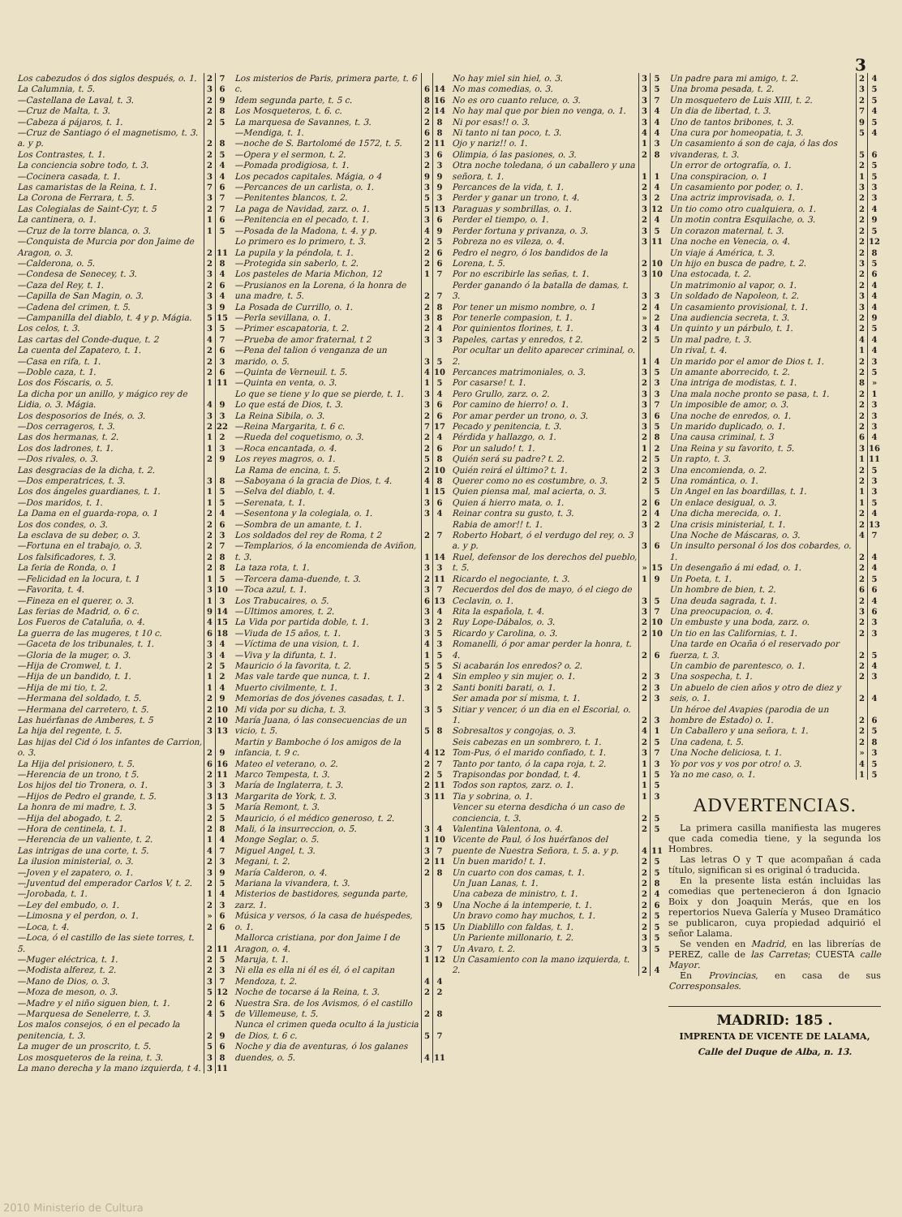3
| Los cabezudos ó dos siglos después, o. 1. | 2 | 7 |
| La Calumnia, t. 5. | 3 | 6 |
| —Castellana de Laval, t. 3. | 2 | 9 |
| —Cruz de Malta, t. 3. | 2 | 8 |
| —Cabeza á pájaros, t. 1. | 2 | 5 |
| —Cruz de Santiago ó el magnetismo, t. 3. a. y p. | 2 | 8 |
| Los Contrastes, t. 1. | 2 | 5 |
| La conciencia sobre todo, t. 3. | 2 | 4 |
| —Cocinera casada, t. 1. | 3 | 4 |
| Las camaristas de la Reina, t. 1. | 7 | 6 |
| La Corona de Ferrara, t. 5. | 3 | 7 |
| Las Colegialas de Saint-Cyr, t. 5 | 2 | 7 |
| La cantinera, o. 1. | 1 | 6 |
| —Cruz de la torre blanca, o. 3. | 1 | 5 |
| —Conquista de Murcia por don Jaime de Aragon, o. 3. | 2 | 11 |
| —Calderona, o. 5. | 2 | 8 |
| —Condesa de Senecey, t. 3. | 3 | 4 |
| —Caza del Rey, t. 1. | 2 | 6 |
| —Capilla de San Magin, o. 3. | 3 | 4 |
| —Cadena del crimen, t. 5. | 3 | 9 |
| —Campanilla del diablo, t. 4 y p. Mágia. | 5 | 15 |
| Los celos, t. 3. | 3 | 5 |
| Las cartas del Conde-duque, t. 2 | 4 | 7 |
| La cuenta del Zapatero, t. 1. | 2 | 6 |
| —Casa en rifa, t. 1. | 2 | 3 |
| —Doble caza, t. 1. | 2 | 6 |
| Los dos Fóscaris, o. 5. | 1 | 11 |
| La dicha por un anillo, y mágico rey de Lidia, o. 3. Mágia. | 4 | 9 |
| Los desposorios de Inés, o. 3. | 3 | 3 |
| —Dos cerrageros, t. 3. | 2 | 22 |
| Las dos hermanas, t. 2. | 1 | 2 |
| Los dos ladrones, t. 1. | 1 | 3 |
| —Dos rivales, o. 3. | 2 | 9 |
| Las desgracias de la dicha, t. 2. | | |
| —Dos emperatrices, t. 3. | 3 | 8 |
| Los dos ángeles guardianes, t. 1. | 1 | 5 |
| —Dos maridos, t. 1. | 1 | 5 |
| La Dama en el guarda-ropa, o. 1 | 2 | 4 |
| Los dos condes, o. 3. | 2 | 6 |
| La esclava de su deber, o. 3. | 2 | 3 |
| —Fortuna en el trabajo, o. 3. | 2 | 7 |
| Los falsificadores, t. 3. | 2 | 8 |
| La feria de Ronda, o. 1 | 2 | 8 |
| —Felicidad en la locura, t. 1 | 1 | 5 |
| —Favorita, t. 4. | 3 | 10 |
| —Fineza en el querer, o. 3. | 1 | 3 |
| Las ferias de Madrid, o. 6 c. | 9 | 14 |
| Los Fueros de Cataluña, o. 4. | 4 | 15 |
| La guerra de las mugeres, t 10 c. | 6 | 18 |
| —Gaceta de los tribunales, t. 1. | 3 | 4 |
| —Gloria de la muger, o. 3. | 3 | 4 |
| —Hija de Cromwel, t. 1. | 2 | 5 |
| —Hija de un bandido, t. 1. | 1 | 2 |
| —Hija de mi tio, t. 2. | 1 | 4 |
| —Hermana del soldado, t. 5. | 2 | 9 |
| —Hermana del carretero, t. 5. | 2 | 10 |
| Las huérfanas de Amberes, t. 5 | 2 | 10 |
| La hija del regente, t. 5. | 3 | 13 |
| Las hijas del Cid ó los infantes de Carrion, o. 3. | 2 | 9 |
| La Hija del prisionero, t. 5. | 6 | 16 |
| —Herencia de un trono, t 5. | 2 | 11 |
| Los hijos del tio Tronera, o. 1. | 3 | 3 |
| —Hijos de Pedro el grande, t. 5. | 3 | 13 |
| La honra de mi madre, t. 3. | 3 | 5 |
| —Hija del abogado, t. 2. | 2 | 5 |
| —Hora de centinela, t. 1. | 2 | 8 |
| —Herencia de un valiente, t. 2. | 1 | 4 |
| Las intrigas de una corte, t. 5. | 4 | 7 |
| La ilusion ministerial, o. 3. | 2 | 3 |
| —Joven y el zapatero, o. 1. | 3 | 9 |
| —Juventud del emperador Carlos V, t. 2. | 2 | 5 |
| —Jorobada, t. 1. | 1 | 4 |
| —Ley del embudo, o. 1. | 2 | 3 |
| —Limosna y el perdon, o. 1. | » | 6 |
| —Loca, t. 4. | 2 | 6 |
| —Loca, ó el castillo de las siete torres, t. 5. | 2 | 11 |
| —Muger eléctrica, t. 1. | 2 | 5 |
| —Modista alferez, t. 2. | 2 | 3 |
| —Mano de Dios, o. 3. | 3 | 7 |
| —Moza de meson, o. 3. | 5 | 12 |
| —Madre y el niño siguen bien, t. 1. | 2 | 6 |
| —Marquesa de Senelerre, t. 3. | 4 | 5 |
| Los malos consejos, ó en el pecado la penitencia, t. 3. | 2 | 9 |
| La muger de un proscrito, t. 5. | 5 | 6 |
| Los mosqueteros de la reina, t. 3. | 3 | 8 |
| La mano derecha y la mano izquierda, t 4. | 3 | 11 |
| Los misterios de Paris, primera parte, t. 6 c. | 6 | 14 |
| Idem segunda parte, t. 5 c. | 8 | 16 |
| Los Mosqueteros, t. 6. c. | 2 | 14 |
| La marquesa de Savannes, t. 3. | 2 | 8 |
| —Mendiga, t. 1. | 6 | 8 |
| —noche de S. Bartolomé de 1572, t. 5. | 2 | 11 |
| —Opera y el sermon, t. 2. | 3 | 6 |
| —Pomada prodigiosa, t. 1. | 2 | 3 |
| Los pecados capitales. Mágia, o 4 | 9 | 9 |
| —Percances de un carlista, o. 1. | 3 | 9 |
| —Penitentes blancos, t. 2. | 5 | 3 |
| La paga de Navidad, zarz. o. 1. | 5 | 13 |
| —Penitencia en el pecado, t. 1. | 3 | 6 |
| —Posada de la Madona, t. 4. y p. | 4 | 9 |
| Lo primero es lo primero, t. 3. | 2 | 5 |
| La pupila y la péndola, t. 1. | 2 | 6 |
| —Protegida sin saberlo, t. 2. | 2 | 6 |
| Los pasteles de Maria Michon, 12 | 1 | 7 |
| —Prusianos en la Lorena, ó la honra de una madre, t. 5. | 2 | 7 |
| La Posada de Currillo, o. 1. | 2 | 8 |
| —Perla sevillana, o. 1. | 3 | 8 |
| —Primer escapatoria, t. 2. | 2 | 4 |
| —Prueba de amor fraternal, t 2 | 3 | 3 |
| —Pena del talion ó venganza de un marido, o. 5. | 3 | 5 |
| —Quinta de Verneuil. t. 5. | 4 | 10 |
| —Quinta en venta, o. 3. | 1 | 5 |
| Lo que se tiene y lo que se pierde, t. 1. | 3 | 4 |
| Lo que está de Dios, t. 3. | 3 | 6 |
| La Reina Sibila, o. 3. | 2 | 6 |
| —Reina Margarita, t. 6 c. | 7 | 17 |
| —Rueda del coquetismo, o. 3. | 2 | 4 |
| —Roca encantada, o. 4. | 2 | 6 |
| Los reyes magros, o. 1. | 5 | 8 |
| La Rama de encina, t. 5. | 2 | 10 |
| —Saboyana ó la gracia de Dios, t. 4. | 4 | 8 |
| —Selva del diablo, t. 4. | 1 | 15 |
| —Serenata, t. 1. | 3 | 6 |
| —Sesentona y la colegiala, o. 1. | 3 | 4 |
| —Sombra de un amante, t. 1. | | |
| Los soldados del rey de Roma, t 2 | 2 | 7 |
| —Templarios, ó la encomienda de Aviñon, t. 3. | 1 | 14 |
| La taza rota, t. 1. | 3 | 3 |
| —Tercera dama-duende, t. 3. | 2 | 11 |
| —Toca azul, t. 1. | 3 | 7 |
| Los Trabucaires, o. 5. | 6 | 13 |
| —Ultimos amores, t. 2. | 3 | 4 |
| La Vida por partida doble, t. 1. | 3 | 2 |
| —Viuda de 15 años, t. 1. | 3 | 5 |
| —Víctima de una vision, t. 1. | 4 | 3 |
| —Viva y la difunta, t. 1. | 1 | 5 |
| Mauricio ó la favorita, t. 2. | 5 | 5 |
| Mas vale tarde que nunca, t. 1. | 2 | 4 |
| Muerto civilmente, t. 1. | 3 | 2 |
| Memorias de dos jóvenes casadas, t. 1. | | |
| Mi vida por su dicha, t. 3. | 3 | 5 |
| María Juana, ó las consecuencias de un vicio, t. 5. | 5 | 8 |
| Martin y Bamboche ó los amigos de la infancia, t. 9 c. | 4 | 12 |
| Mateo el veterano, o. 2. | 2 | 7 |
| Marco Tempesta, t. 3. | 2 | 5 |
| María de Inglaterra, t. 3. | 2 | 11 |
| Margarita de York, t. 3. | 3 | 11 |
| María Remont, t. 3. | | |
| Mauricio, ó el médico generoso, t. 2. | | |
| Mali, ó la insurreccion, o. 5. | 3 | 4 |
| Monge Seglar, o. 5. | 1 | 10 |
| Miguel Angel, t. 3. | 3 | 7 |
| Megani, t. 2. | 2 | 11 |
| María Calderon, o. 4. | 2 | 8 |
| Mariana la vivandera, t. 3. | | |
| Misterios de bastidores, segunda parte, zarz. 1. | 3 | 9 |
| Música y versos, ó la casa de huéspedes, o. 1. | 5 | 15 |
| Mallorca cristiana, por don Jaime I de Aragon, o. 4. | 3 | 7 |
| Maruja, t. 1. | 1 | 12 |
| Ni ella es ella ni él es él, ó el capitan Mendoza, t. 2. | 4 | 4 |
| Noche de tocarse á la Reina, t. 3. | 2 | 2 |
| Nuestra Sra. de los Avismos, ó el castillo de Villemeuse, t. 5. | 2 | 8 |
| Nunca el crimen queda oculto á la justicia de Dios, t. 6 c. | 5 | 7 |
| Noche y dia de aventuras, ó los galanes duendes, o. 5. | 4 | 11 |
| No hay miel sin hiel, o. 3. | 3 | 5 |
| No mas comedias, o. 3. | 3 | 5 |
| No es oro cuanto reluce, o. 3. | 3 | 7 |
| No hay mal que por bien no venga, o. 1. | 3 | 4 |
| Ni por esas!! o. 3. | 3 | 4 |
| Ni tanto ni tan poco, t. 3. | 4 | 4 |
| Ojo y nariz!! o. 1. | 1 | 3 |
| Olimpia, ó las pasiones, o. 3. | 2 | 8 |
| Otra noche toledana, ó un caballero y una señora, t. 1. | 1 | 1 |
| Percances de la vida, t. 1. | 2 | 4 |
| Perder y ganar un trono, t. 4. | 3 | 2 |
| Paraguas y sombrillas, o. 1. | 3 | 12 |
| Perder el tiempo, o. 1. | 2 | 4 |
| Perder fortuna y privanza, o. 3. | 3 | 5 |
| Pobreza no es vileza, o. 4. | 3 | 11 |
| Pedro el negro, ó los bandidos de la Lorena, t. 5. | 2 | 10 |
| Por no escribirle las señas, t. 1. | 3 | 10 |
| Perder ganando ó la batalla de damas, t. 3. | 3 | 3 |
| Por tener un mismo nombre, o. 1 | 2 | 4 |
| Por tenerle compasion, t. 1. | » | 2 |
| Por quinientos florines, t. 1. | 3 | 4 |
| Papeles, cartas y enredos, t 2. | 2 | 5 |
| Por ocultar un delito aparecer criminal, o. 2. | 1 | 4 |
| Percances matrimoniales, o. 3. | 3 | 5 |
| Por casarse! t. 1. | 2 | 3 |
| Pero Grullo, zarz. o. 2. | 3 | 3 |
| Por camino de hierro! o. 1. | 3 | 7 |
| Por amar perder un trono, o. 3. | 3 | 6 |
| Pecado y penitencia, t. 3. | 3 | 5 |
| Pérdida y hallazgo, o. 1. | 2 | 8 |
| Por un saludo! t. 1. | 1 | 2 |
| Quién será su padre? t. 2. | 2 | 5 |
| Quién reirá el último? t. 1. | 2 | 3 |
| Querer como no es costumbre, o. 3. | 2 | 5 |
| Quien piensa mal, mal acierta, o. 3. | | 5 |
| Quien á hierro mata, o. 1. | 2 | 6 |
| Reinar contra su gusto, t. 3. | 2 | 4 |
| Rabia de amor!! t. 1. | 3 | 2 |
| Roberto Hobart, ó el verdugo del rey, o. 3 a. y p. | 3 | 6 |
| Ruel, defensor de los derechos del pueblo, t. 5. | » | 15 |
| Ricardo el negociante, t. 3. | 1 | 9 |
| Recuerdos del dos de mayo, ó el ciego de Ceclavin, o. 1. | 3 | 5 |
| Rita la española, t. 4. | 3 | 7 |
| Ruy Lope-Dábalos, o. 3. | 2 | 10 |
| Ricardo y Carolina, o. 3. | 2 | 10 |
| Romanelli, ó por amar perder la honra, t. 4. | 2 | 6 |
| Si acabarán los enredos? o. 2. | | |
| Sin empleo y sin mujer, o. 1. | 2 | 3 |
| Santi boniti barati, o. 1. | 2 | 3 |
| Ser amada por sí misma, t. 1. | 2 | 3 |
| Sitiar y vencer, ó un dia en el Escorial, o. 1. | 2 | 3 |
| Sobresaltos y congojas, o. 3. | 4 | 1 |
| Seis cabezas en un sombrero, t. 1. | 2 | 5 |
| Tom-Pus, ó el marido confiado, t. 1. | 3 | 7 |
| Tanto por tanto, ó la capa roja, t. 2. | 1 | 3 |
| Trapisondas por bondad, t. 4. | 1 | 5 |
| Todos son raptos, zarz. o. 1. | 1 | 5 |
| Tia y sobrina, o. 1. | 1 | 3 |
| Vencer su eterna desdicha ó un caso de conciencia, t. 3. | 2 | 5 |
| Valentina Valentona, o. 4. | 2 | 5 |
| Vicente de Paul, ó los huérfanos del puente de Nuestra Señora, t. 5. a. y p. | 4 | 11 |
| Un buen marido! t. 1. | 2 | 5 |
| Un cuarto con dos camas, t. 1. | 2 | 5 |
| Un Juan Lanas, t. 1. | 2 | 8 |
| Una cabeza de ministro, t. 1. | 2 | 4 |
| Una Noche á la intemperie, t. 1. | 2 | 6 |
| Un bravo como hay muchos, t. 1. | 2 | 5 |
| Un Diablillo con faldas, t. 1. | 2 | 5 |
| Un Pariente millonario, t. 2. | 3 | 5 |
| Un Avaro, t. 2. | 3 | 5 |
| Un Casamiento con la mano izquierda, t. 2. | 2 | 4 |
| Un padre para mi amigo, t. 2. | 2 | 4 |
| Una broma pesada, t. 2. | 3 | 5 |
| Un mosquetero de Luis XIII, t. 2. | 2 | 5 |
| Un dia de libertad, t. 3. | 7 | 4 |
| Uno de tantos bribones, t. 3. | 9 | 5 |
| Una cura por homeopatia, t. 3. | 5 | 4 |
| Un casamiento á son de caja, ó las dos vivanderas, t. 3. | 5 | 6 |
| Un error de ortografía, o. 1. | 2 | 5 |
| Una conspiracion, o. 1 | 1 | 5 |
| Un casamiento por poder, o. 1. | 3 | 3 |
| Una actriz improvisada, o. 1. | 2 | 3 |
| Un tio como otro cualquiera, o. 1. | 2 | 4 |
| Un motin contra Esquilache, o. 3. | 2 | 9 |
| Un corazon maternal, t. 3. | 2 | 5 |
| Una noche en Venecia, o. 4. | 2 | 12 |
| Un viaje á América, t. 3. | 2 | 8 |
| Un hijo en busca de padre, t. 2. | 3 | 5 |
| Una estocada, t. 2. | 2 | 6 |
| Un matrimonio al vapor, o. 1. | 2 | 4 |
| Un soldado de Napoleon, t. 2. | 3 | 4 |
| Un casamiento provisional, t. 1. | 3 | 4 |
| Una audiencia secreta, t. 3. | 2 | 9 |
| Un quinto y un párbulo, t. 1. | 2 | 5 |
| Un mal padre, t. 3. | 4 | 4 |
| Un rival, t. 4. | 1 | 4 |
| Un marido por el amor de Dios t. 1. | 2 | 3 |
| Un amante aborrecido, t. 2. | 2 | 5 |
| Una intriga de modistas, t. 1. | 8 | » |
| Una mala noche pronto se pasa, t. 1. | 2 | 1 |
| Un imposible de amor, o. 3. | 2 | 3 |
| Una noche de enredos, o. 1. | 2 | 3 |
| Un marido duplicado, o. 1. | 2 | 3 |
| Una causa criminal, t. 3 | 6 | 4 |
| Una Reina y su favorito, t. 5. | 3 | 16 |
| Un rapto, t. 3. | 1 | 11 |
| Una encomienda, o. 2. | 2 | 5 |
| Una romántica, o. 1. | 2 | 3 |
| Un Angel en las boardillas, t. 1. | 1 | 3 |
| Un enlace desigual, o. 3. | 1 | 5 |
| Una dicha merecida, o. 1. | 2 | 4 |
| Una crisis ministerial, t. 1. | 2 | 13 |
| Una Noche de Máscaras, o. 3. | 4 | 7 |
| Un insulto personal ó los dos cobardes, o. 1. | 2 | 4 |
| Un desengaño á mi edad, o. 1. | 2 | 4 |
| Un Poeta, t. 1. | 2 | 5 |
| Un hombre de bien, t. 2. | 6 | 6 |
| Una deuda sagrada, t. 1. | 2 | 4 |
| Una preocupacion, o. 4. | 3 | 6 |
| Un embuste y una boda, zarz. o. | 2 | 3 |
| Un tio en las Californias, t. 1. | 2 | 3 |
| Una tarde en Ocaña ó el reservado por fuerza, t. 3. | 2 | 5 |
| Un cambio de parentesco, o. 1. | 2 | 4 |
| Una sospecha, t. 1. | 2 | 3 |
| Un abuelo de cien años y otro de diez y seis, o. 1. | 2 | 4 |
| Un héroe del Avapies (parodia de un hombre de Estado) o. 1. | 2 | 6 |
| Un Caballero y una señora, t. 1. | 2 | 5 |
| Una cadena, t. 5. | 2 | 8 |
| Una Noche deliciosa, t. 1. | » | 3 |
| Yo por vos y vos por otro! o. 3. | 4 | 5 |
| Ya no me caso, o. 1. | 1 | 5 |
ADVERTENCIAS.
La primera casilla manifiesta las mugeres que cada comedia tiene, y la segunda los Hombres.
Las letras O y T que acompañan á cada título, significan si es original ó traducida.
En la presente lista están incluidas las comedias que pertenecieron á don Ignacio Boix y don Joaquin Merás, que en los repertorios Nueva Galería y Museo Dramático se publicaron, cuya propiedad adquirió el señor Lalama.
Se venden en Madrid, en las librerías de PEREZ, calle de las Carretas; CUESTA calle Mayor.
En Provincias, en casa de sus Corresponsales.
MADRID: 185 .
IMPRENTA DE VICENTE DE LALAMA,
Calle del Duque de Alba, n. 13.
2010 Ministerio de Cultura